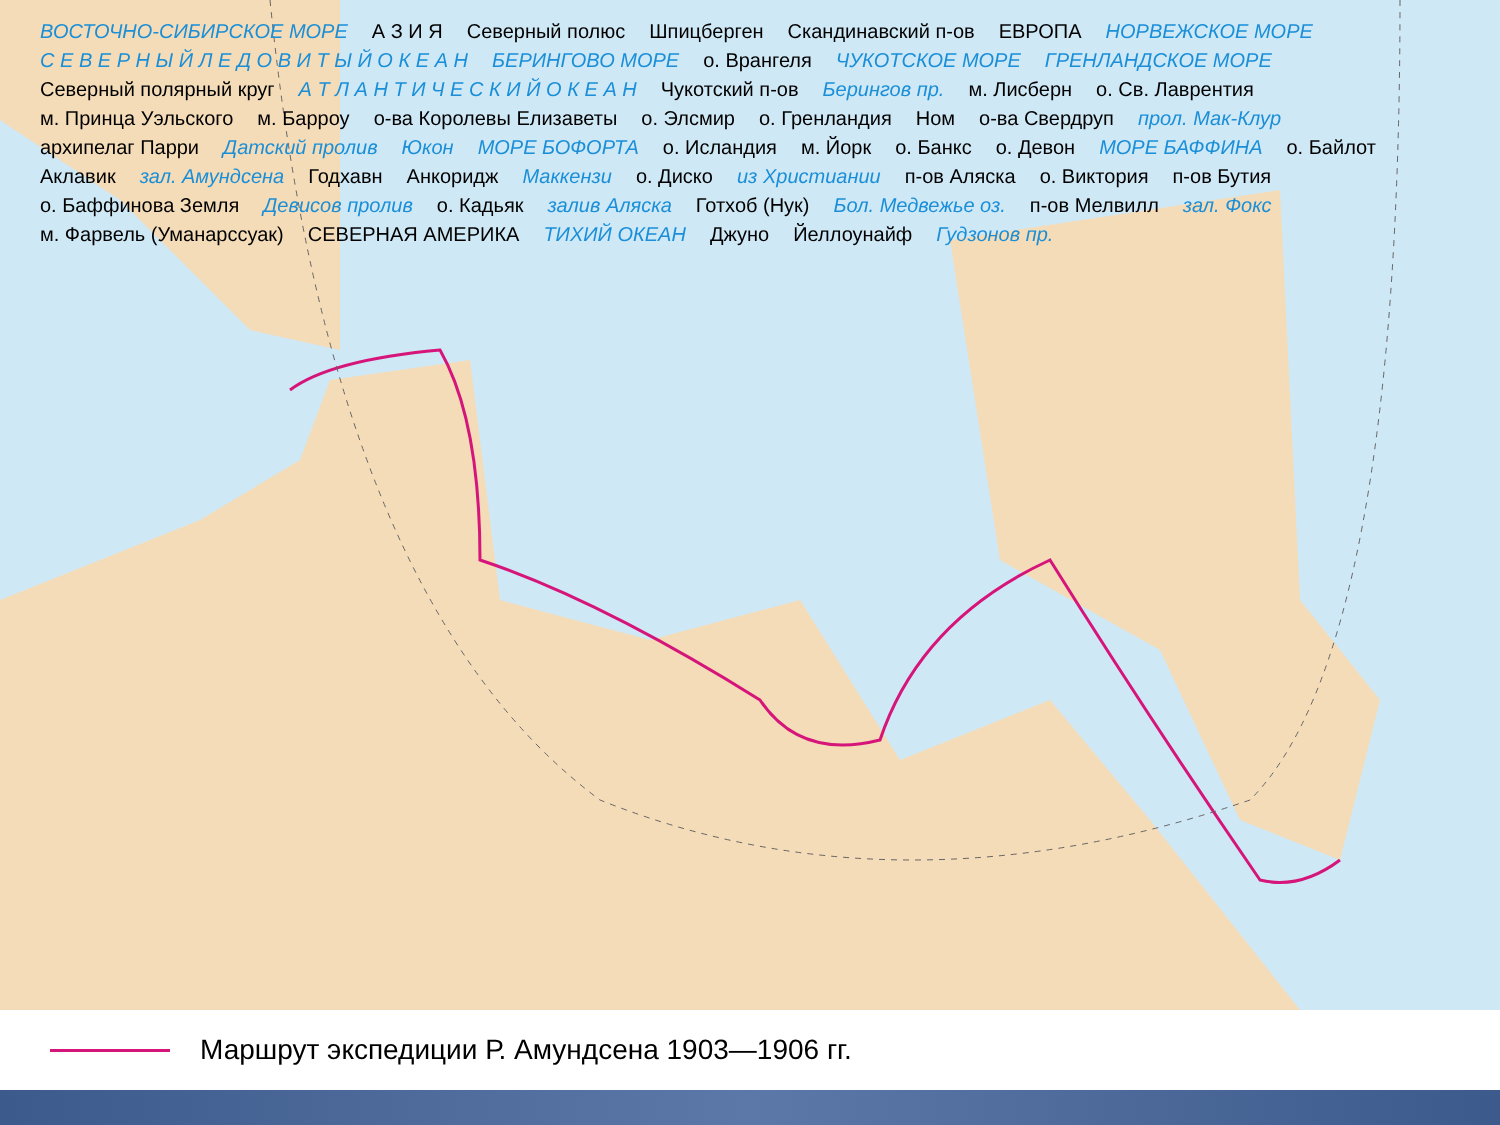ВОСТОЧНО-СИБИРСКОЕ МОРЕ А З И Я Северный полюс Шпицберген Скандинавский п-ов ЕВРОПА НОРВЕЖСКОЕ МОРЕ С Е В Е Р Н Ы Й Л Е Д О В И Т Ы Й О К Е А Н БЕРИНГОВО МОРЕ о. Врангеля ЧУКОТСКОЕ МОРЕ ГРЕНЛАНДСКОЕ МОРЕ Северный полярный круг А Т Л А Н Т И Ч Е С К И Й О К Е А Н Чукотский п-ов Берингов пр. м. Лисберн о. Св. Лаврентия м. Принца Уэльского м. Барроу о-ва Королевы Елизаветы о. Элсмир о. Гренландия Ном о-ва Свердруп прол. Мак-Клур архипелаг Парри Датский пролив Юкон МОРЕ БОФОРТА о. Исландия м. Йорк о. Банкс о. Девон МОРЕ БАФФИНА о. Байлот Аклавик зал. Амундсена Годхавн Анкоридж Маккензи о. Диско из Христиании п-ов Аляска о. Виктория п-ов Бутия о. Баффинова Земля Девисов пролив о. Кадьяк залив Аляска Готхоб (Нук) Бол. Медвежье оз. п-ов Мелвилл зал. Фокс м. Фарвель (Уманарссуак) СЕВЕРНАЯ АМЕРИКА ТИХИЙ ОКЕАН Джуно Йеллоунайф Гудзонов пр.
Маршрут экспедиции Р. Амундсена 1903—1906 гг.